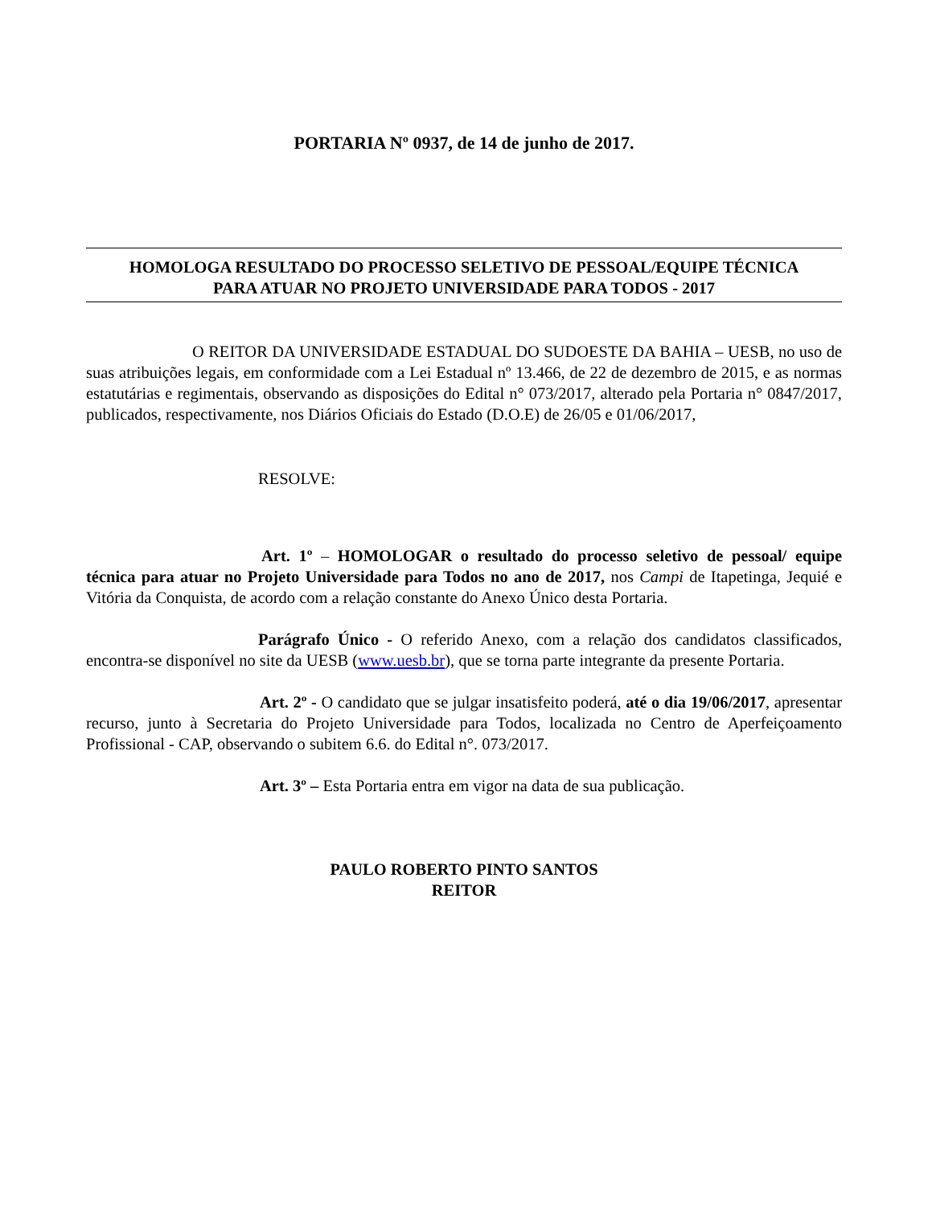PORTARIA Nº 0937, de 14 de junho de 2017.
HOMOLOGA RESULTADO DO PROCESSO SELETIVO DE PESSOAL/EQUIPE TÉCNICA
PARA ATUAR NO PROJETO UNIVERSIDADE PARA TODOS - 2017
O REITOR DA UNIVERSIDADE ESTADUAL DO SUDOESTE DA BAHIA – UESB, no uso de suas atribuições legais, em conformidade com a Lei Estadual nº 13.466, de 22 de dezembro de 2015, e as normas estatutárias e regimentais, observando as disposições do Edital n° 073/2017, alterado pela Portaria n° 0847/2017, publicados, respectivamente, nos Diários Oficiais do Estado (D.O.E) de 26/05 e 01/06/2017,
RESOLVE:
Art. 1º – HOMOLOGAR o resultado do processo seletivo de pessoal/ equipe técnica para atuar no Projeto Universidade para Todos no ano de 2017, nos Campi de Itapetinga, Jequié e Vitória da Conquista, de acordo com a relação constante do Anexo Único desta Portaria.
Parágrafo Único - O referido Anexo, com a relação dos candidatos classificados, encontra-se disponível no site da UESB (www.uesb.br), que se torna parte integrante da presente Portaria.
Art. 2º - O candidato que se julgar insatisfeito poderá, até o dia 19/06/2017, apresentar recurso, junto à Secretaria do Projeto Universidade para Todos, localizada no Centro de Aperfeiçoamento Profissional - CAP, observando o subitem 6.6. do Edital n°. 073/2017.
Art. 3º – Esta Portaria entra em vigor na data de sua publicação.
PAULO ROBERTO PINTO SANTOS
REITOR